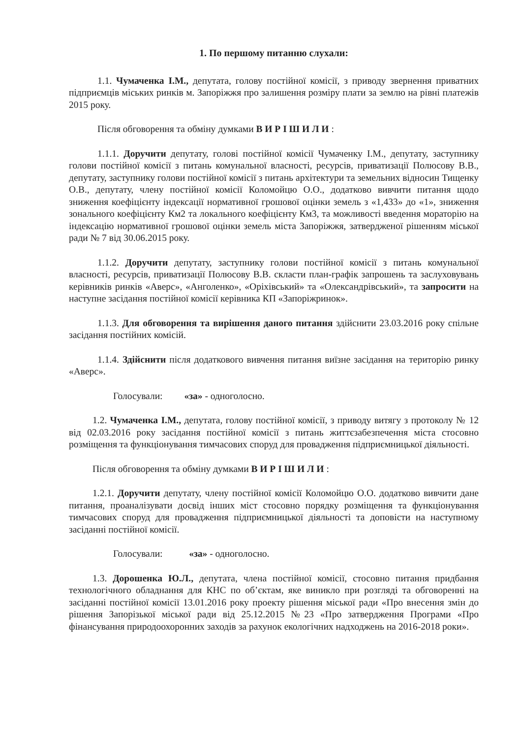1. По першому питанню слухали:
1.1. Чумаченка І.М., депутата, голову постійної комісії, з приводу звернення приватних підприємців міських ринків м. Запоріжжя про залишення розміру плати за землю на рівні платежів 2015 року.
Після обговорення та обміну думками В И Р І Ш И Л И :
1.1.1. Доручити депутату, голові постійної комісії Чумаченку І.М., депутату, заступнику голови постійної комісії з питань комунальної власності, ресурсів, приватизації Полюсову В.В., депутату, заступнику голови постійної комісії з питань архітектури та земельних відносин Тищенку О.В., депутату, члену постійної комісії Коломойцю О.О., додатково вивчити питання щодо зниження коефіцієнту індексації нормативної грошової оцінки земель з «1,433» до «1», зниження зонального коефіцієнту Км2 та локального коефіцієнту Км3, та можливості введення мораторію на індексацію нормативної грошової оцінки земель міста Запоріжжя, затвердженої рішенням міської ради № 7 від 30.06.2015 року.
1.1.2. Доручити депутату, заступнику голови постійної комісії з питань комунальної власності, ресурсів, приватизації Полюсову В.В. скласти план-графік запрошень та заслуховувань керівників ринків «Аверс», «Анголенко», «Оріхівський» та «Олександрівський», та запросити на наступне засідання постійної комісії керівника КП «Запоріжринок».
1.1.3. Для обговорення та вирішення даного питання здійснити 23.03.2016 року спільне засідання постійних комісій.
1.1.4. Здійснити після додаткового вивчення питання виїзне засідання на територію ринку «Аверс».
Голосували: «за» - одноголосно.
1.2. Чумаченка І.М., депутата, голову постійної комісії, з приводу витягу з протоколу № 12 від 02.03.2016 року засідання постійної комісії з питань життєзабезпечення міста стосовно розміщення та функціонування тимчасових споруд для провадження підприємницької діяльності.
Після обговорення та обміну думками В И Р І Ш И Л И :
1.2.1. Доручити депутату, члену постійної комісії Коломойцю О.О. додатково вивчити дане питання, проаналізувати досвід інших міст стосовно порядку розміщення та функціонування тимчасових споруд для провадження підприємницької діяльності та доповісти на наступному засіданні постійної комісії.
Голосували: «за» - одноголосно.
1.3. Дорошенка Ю.Л., депутата, члена постійної комісії, стосовно питання придбання технологічного обладнання для КНС по об’єктам, яке виникло при розгляді та обговоренні на засіданні постійної комісії 13.01.2016 року проекту рішення міської ради «Про внесення змін до рішення Запорізької міської ради від 25.12.2015 №23 «Про затвердження Програми «Про фінансування природоохоронних заходів за рахунок екологічних надходжень на 2016-2018 роки».